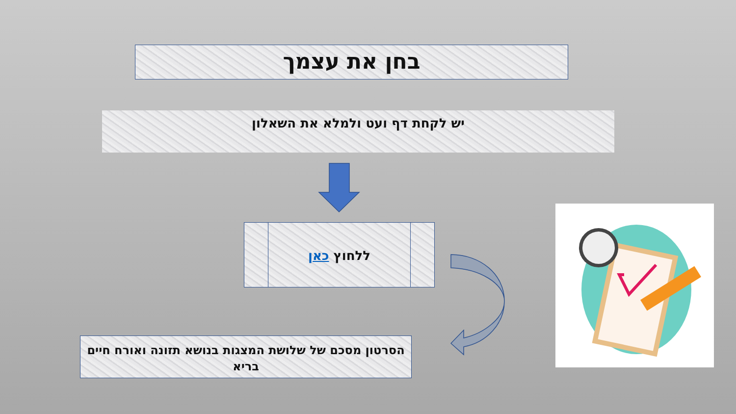בחן את עצמך
יש לקחת דף ועט ולמלא את השאלון
ללחוץ כאן
הסרטון מסכם של שלושת המצגות בנושא תזונה ואורח חיים בריא